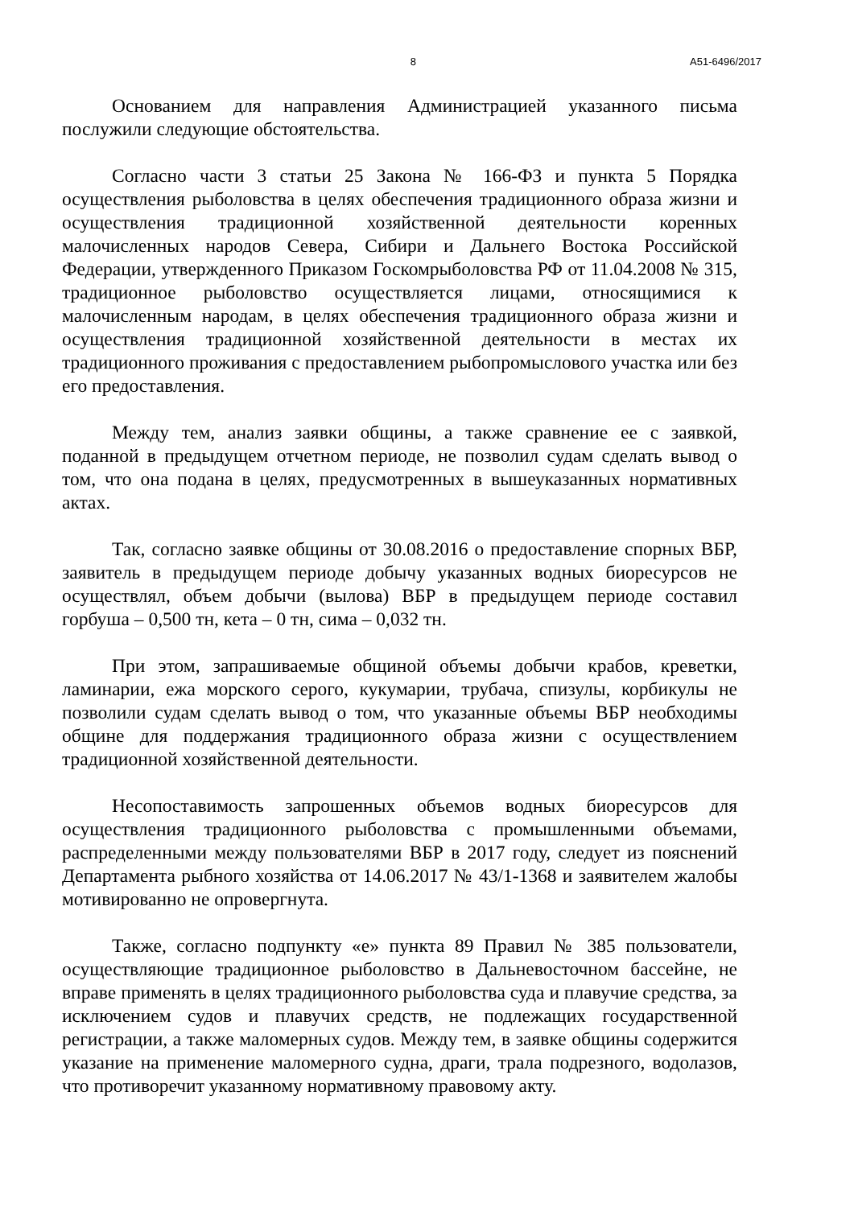8 А51-6496/2017
Основанием для направления Администрацией указанного письма послужили следующие обстоятельства.
Согласно части 3 статьи 25 Закона № 166-ФЗ и пункта 5 Порядка осуществления рыболовства в целях обеспечения традиционного образа жизни и осуществления традиционной хозяйственной деятельности коренных малочисленных народов Севера, Сибири и Дальнего Востока Российской Федерации, утвержденного Приказом Госкомрыболовства РФ от 11.04.2008 № 315, традиционное рыболовство осуществляется лицами, относящимися к малочисленным народам, в целях обеспечения традиционного образа жизни и осуществления традиционной хозяйственной деятельности в местах их традиционного проживания с предоставлением рыбопромыслового участка или без его предоставления.
Между тем, анализ заявки общины, а также сравнение ее с заявкой, поданной в предыдущем отчетном периоде, не позволил судам сделать вывод о том, что она подана в целях, предусмотренных в вышеуказанных нормативных актах.
Так, согласно заявке общины от 30.08.2016 о предоставление спорных ВБР, заявитель в предыдущем периоде добычу указанных водных биоресурсов не осуществлял, объем добычи (вылова) ВБР в предыдущем периоде составил горбуша – 0,500 тн, кета – 0 тн, сима – 0,032 тн.
При этом, запрашиваемые общиной объемы добычи крабов, креветки, ламинарии, ежа морского серого, кукумарии, трубача, спизулы, корбикулы не позволили судам сделать вывод о том, что указанные объемы ВБР необходимы общине для поддержания традиционного образа жизни с осуществлением традиционной хозяйственной деятельности.
Несопоставимость запрошенных объемов водных биоресурсов для осуществления традиционного рыболовства с промышленными объемами, распределенными между пользователями ВБР в 2017 году, следует из пояснений Департамента рыбного хозяйства от 14.06.2017 № 43/1-1368 и заявителем жалобы мотивированно не опровергнута.
Также, согласно подпункту «е» пункта 89 Правил № 385 пользователи, осуществляющие традиционное рыболовство в Дальневосточном бассейне, не вправе применять в целях традиционного рыболовства суда и плавучие средства, за исключением судов и плавучих средств, не подлежащих государственной регистрации, а также маломерных судов. Между тем, в заявке общины содержится указание на применение маломерного судна, драги, трала подрезного, водолазов, что противоречит указанному нормативному правовому акту.